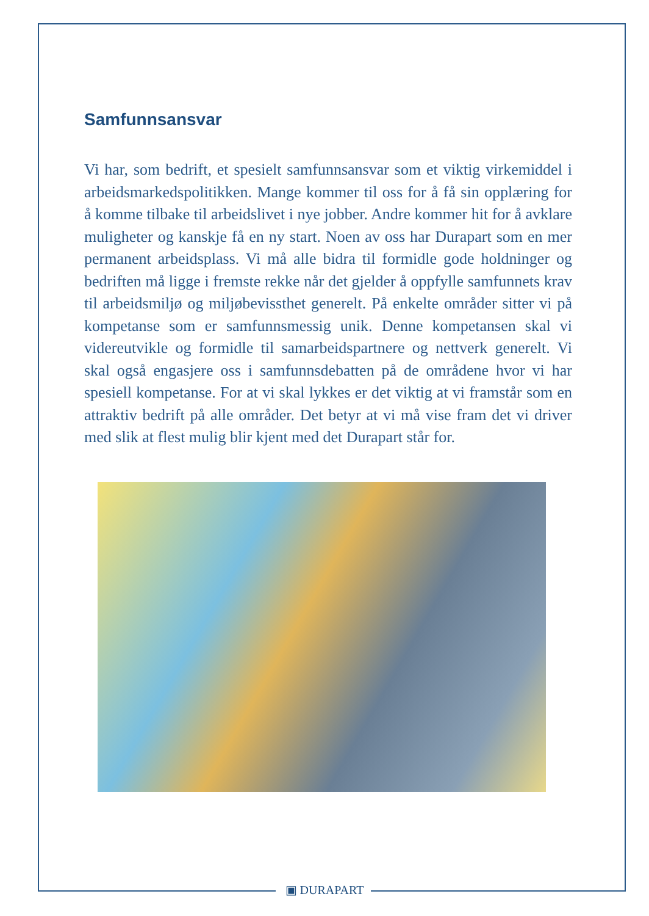Samfunnsansvar
Vi har, som bedrift, et spesielt samfunnsansvar som et viktig virkemiddel i arbeidsmarkedspolitikken. Mange kommer til oss for å få sin opplæring for å komme tilbake til arbeidslivet i nye jobber. Andre kommer hit for å avklare muligheter og kanskje få en ny start. Noen av oss har Durapart som en mer permanent arbeidsplass. Vi må alle bidra til formidle gode holdninger og bedriften må ligge i fremste rekke når det gjelder å oppfylle samfunnets krav til arbeidsmiljø og miljøbevissthet generelt. På enkelte områder sitter vi på kompetanse som er samfunnsmessig unik. Denne kompetansen skal vi videreutvikle og formidle til samarbeidspartnere og nettverk generelt. Vi skal også engasjere oss i samfunnsdebatten på de områdene hvor vi har spesiell kompetanse. For at vi skal lykkes er det viktig at vi framstår som en attraktiv bedrift på alle områder. Det betyr at vi må vise fram det vi driver med slik at flest mulig blir kjent med det Durapart står for.
▣ DURAPART